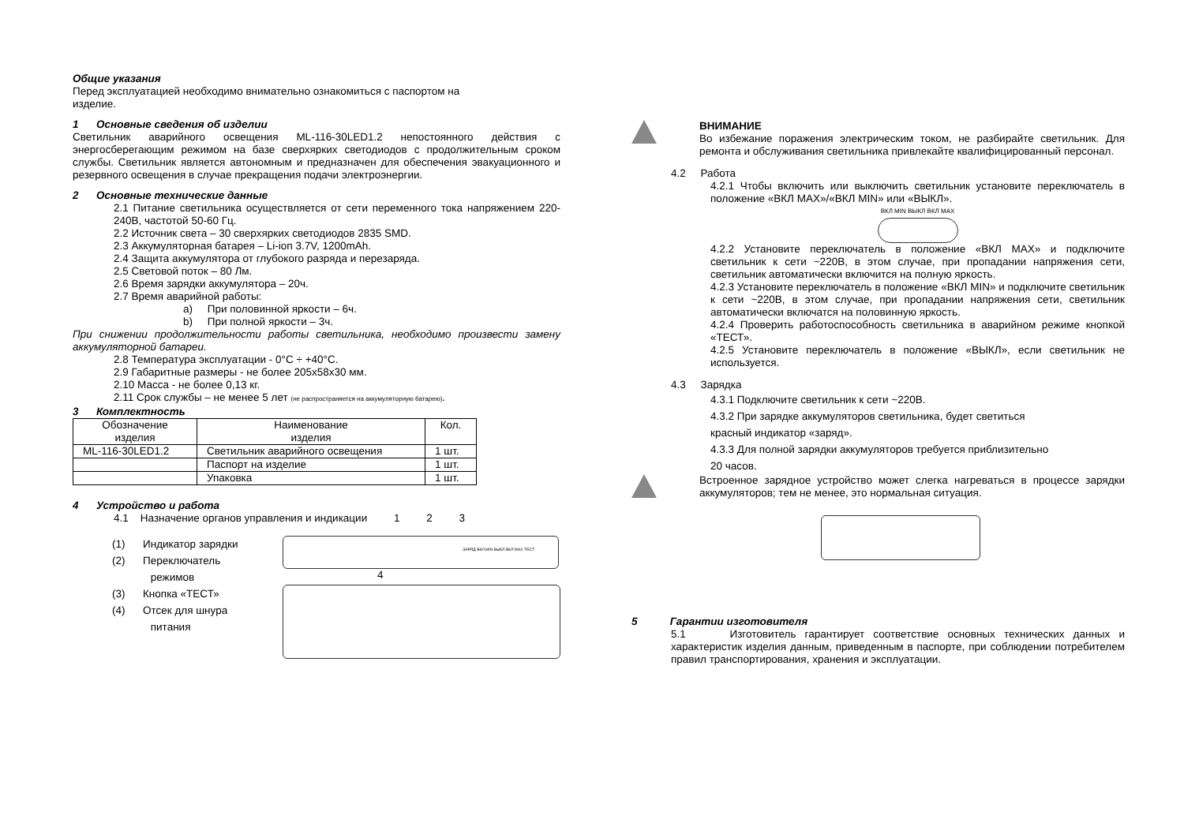Общие указания
Перед эксплуатацией необходимо внимательно ознакомиться с паспортом на
изделие.
1 Основные сведения об изделии
Светильник аварийного освещения ML-116-30LED1.2 непостоянного действия с энергосберегающим режимом на базе сверхярких светодиодов с продолжительным сроком службы. Светильник является автономным и предназначен для обеспечения эвакуационного и резервного освещения в случае прекращения подачи электроэнергии.
2 Основные технические данные
2.1 Питание светильника осуществляется от сети переменного тока напряжением 220-240В, частотой 50-60 Гц.
2.2 Источник света – 30 сверхярких светодиодов 2835 SMD.
2.3 Аккумуляторная батарея – Li-ion 3.7V, 1200mAh.
2.4 Защита аккумулятора от глубокого разряда и перезаряда.
2.5 Световой поток – 80 Лм.
2.6 Время зарядки аккумулятора – 20ч.
2.7 Время аварийной работы:
a) При половинной яркости – 6ч.
b) При полной яркости – 3ч.
При снижении продолжительности работы светильника, необходимо произвести замену аккумуляторной батареи.
2.8 Температура эксплуатации - 0°С ÷ +40°С.
2.9 Габаритные размеры - не более 205х58х30 мм.
2.10 Масса - не более 0,13 кг.
2.11 Срок службы – не менее 5 лет (не распространяется на аккумуляторную батарею).
3 Комплектность
| Обозначение изделия | Наименование изделия | Кол. |
| --- | --- | --- |
| ML-116-30LED1.2 | Светильник аварийного освещения | 1 шт. |
| | Паспорт на изделие | 1 шт. |
| | Упаковка | 1 шт. |
4 Устройство и работа
4.1 Назначение органов управления и индикации 1 2 3
(1) Индикатор зарядки
(2) Переключатель
режимов
(3) Кнопка «ТЕСТ»
(4) Отсек для шнура
питания
ЗАРЯД ВКЛ MIN ВЫКЛ ВКЛ MAX ТЕСТ
4
ВНИМАНИЕ
Во избежание поражения электрическим током, не разбирайте светильник. Для ремонта и обслуживания светильника привлекайте квалифицированный персонал.
4.2 Работа
4.2.1 Чтобы включить или выключить светильник установите переключатель в положение «ВКЛ MAX»/«ВКЛ MIN» или «ВЫКЛ».
ВКЛ MIN ВЫКЛ ВКЛ MAX
4.2.2 Установите переключатель в положение «ВКЛ MAX» и подключите светильник к сети ~220В, в этом случае, при пропадании напряжения сети, светильник автоматически включится на полную яркость.
4.2.3 Установите переключатель в положение «ВКЛ MIN» и подключите светильник к сети ~220В, в этом случае, при пропадании напряжения сети, светильник автоматически включатся на половинную яркость.
4.2.4 Проверить работоспособность светильника в аварийном режиме кнопкой «ТЕСТ».
4.2.5 Установите переключатель в положение «ВЫКЛ», если светильник не используется.
4.3 Зарядка
4.3.1 Подключите светильник к сети ~220В.
4.3.2 При зарядке аккумуляторов светильника, будет светиться
красный индикатор «заряд».
4.3.3 Для полной зарядки аккумуляторов требуется приблизительно
20 часов.
Встроенное зарядное устройство может слегка нагреваться в процессе зарядки аккумуляторов; тем не менее, это нормальная ситуация.
5 Гарантии изготовителя
5.1 Изготовитель гарантирует соответствие основных технических данных и характеристик изделия данным, приведенным в паспорте, при соблюдении потребителем правил транспортирования, хранения и эксплуатации.